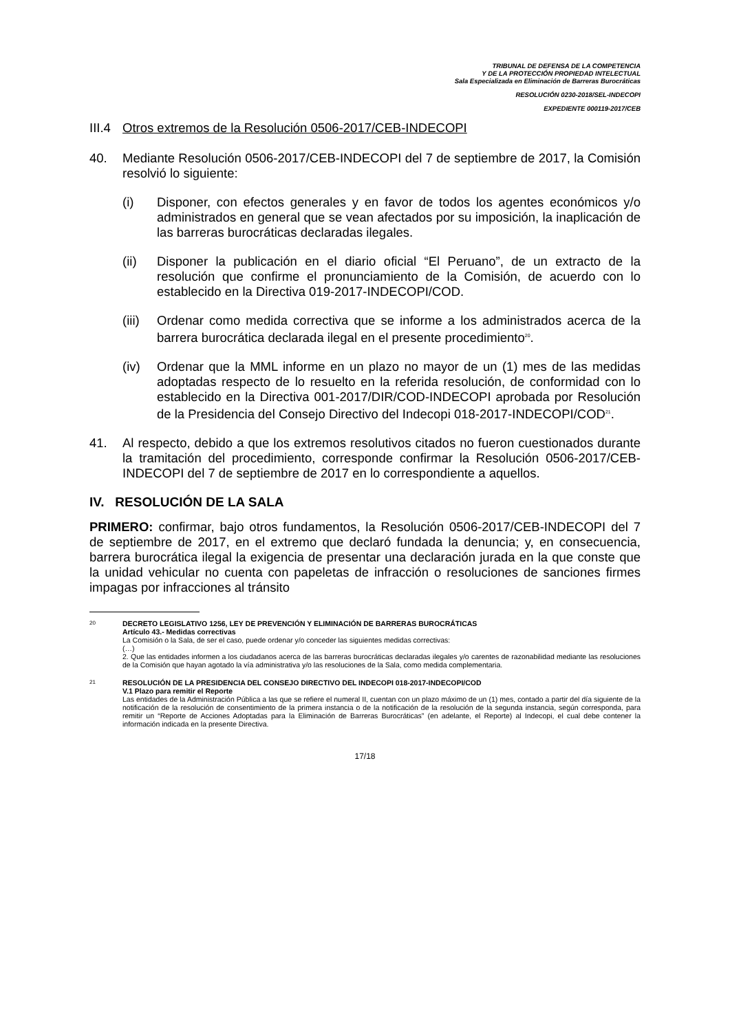TRIBUNAL DE DEFENSA DE LA COMPETENCIA
Y DE LA PROTECCIÓN PROPIEDAD INTELECTUAL
Sala Especializada en Eliminación de Barreras Burocráticas
RESOLUCIÓN 0230-2018/SEL-INDECOPI
EXPEDIENTE 000119-2017/CEB
III.4 Otros extremos de la Resolución 0506-2017/CEB-INDECOPI
40. Mediante Resolución 0506-2017/CEB-INDECOPI del 7 de septiembre de 2017, la Comisión resolvió lo siguiente:
(i) Disponer, con efectos generales y en favor de todos los agentes económicos y/o administrados en general que se vean afectados por su imposición, la inaplicación de las barreras burocráticas declaradas ilegales.
(ii) Disponer la publicación en el diario oficial “El Peruano”, de un extracto de la resolución que confirme el pronunciamiento de la Comisión, de acuerdo con lo establecido en la Directiva 019-2017-INDECOPI/COD.
(iii) Ordenar como medida correctiva que se informe a los administrados acerca de la barrera burocrática declarada ilegal en el presente procedimiento<sup>20</sup>.
(iv) Ordenar que la MML informe en un plazo no mayor de un (1) mes de las medidas adoptadas respecto de lo resuelto en la referida resolución, de conformidad con lo establecido en la Directiva 001-2017/DIR/COD-INDECOPI aprobada por Resolución de la Presidencia del Consejo Directivo del Indecopi 018-2017-INDECOPI/COD<sup>21</sup>.
41. Al respecto, debido a que los extremos resolutivos citados no fueron cuestionados durante la tramitación del procedimiento, corresponde confirmar la Resolución 0506-2017/CEB-INDECOPI del 7 de septiembre de 2017 en lo correspondiente a aquellos.
IV. RESOLUCIÓN DE LA SALA
PRIMERO: confirmar, bajo otros fundamentos, la Resolución 0506-2017/CEB-INDECOPI del 7 de septiembre de 2017, en el extremo que declaró fundada la denuncia; y, en consecuencia, barrera burocrática ilegal la exigencia de presentar una declaración jurada en la que conste que la unidad vehicular no cuenta con papeletas de infracción o resoluciones de sanciones firmes impagas por infracciones al tránsito
20
DECRETO LEGISLATIVO 1256, LEY DE PREVENCIÓN Y ELIMINACIÓN DE BARRERAS BUROCRÁTICAS
Artículo 43.- Medidas correctivas
La Comisión o la Sala, de ser el caso, puede ordenar y/o conceder las siguientes medidas correctivas:
(…)
2. Que las entidades informen a los ciudadanos acerca de las barreras burocráticas declaradas ilegales y/o carentes de razonabilidad mediante las resoluciones de la Comisión que hayan agotado la vía administrativa y/o las resoluciones de la Sala, como medida complementaria.
21
RESOLUCIÓN DE LA PRESIDENCIA DEL CONSEJO DIRECTIVO DEL INDECOPI 018-2017-INDECOPI/COD
V.1 Plazo para remitir el Reporte
Las entidades de la Administración Pública a las que se refiere el numeral II, cuentan con un plazo máximo de un (1) mes, contado a partir del día siguiente de la notificación de la resolución de consentimiento de la primera instancia o de la notificación de la resolución de la segunda instancia, según corresponda, para remitir un “Reporte de Acciones Adoptadas para la Eliminación de Barreras Burocráticas” (en adelante, el Reporte) al Indecopi, el cual debe contener la información indicada en la presente Directiva.
17/18